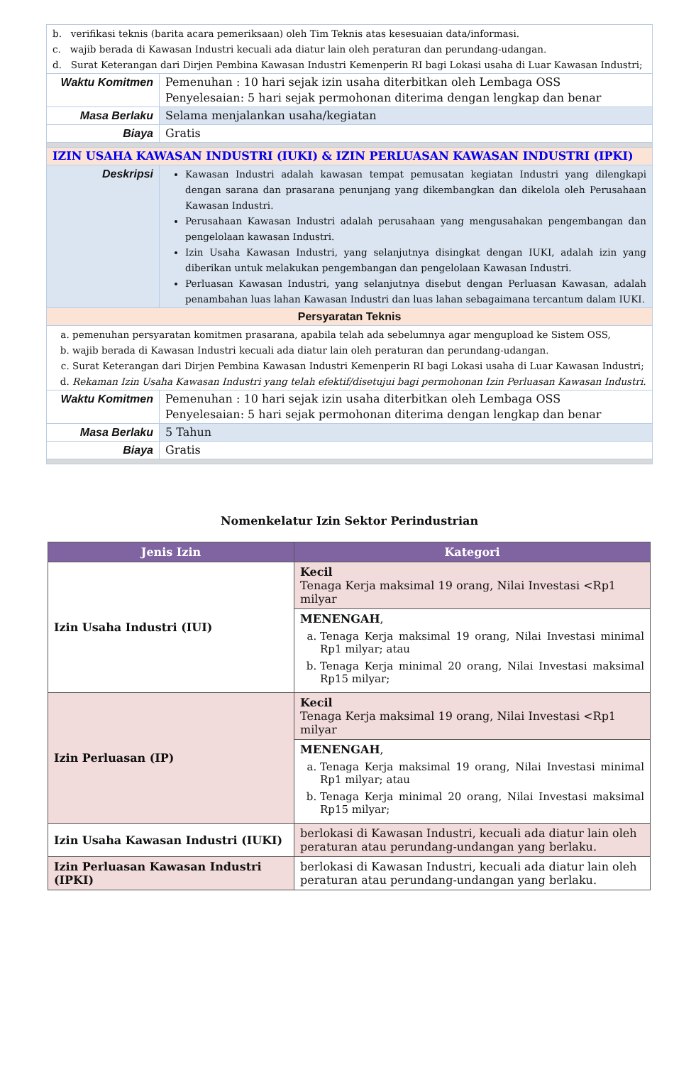| b. verifikasi teknis (barita acara pemeriksaan) oleh Tim Teknis atas kesesuaian data/informasi. c. wajib berada di Kawasan Industri kecuali ada diatur lain oleh peraturan dan perundang-udangan. d. Surat Keterangan dari Dirjen Pembina Kawasan Industri Kemenperin RI bagi Lokasi usaha di Luar Kawasan Industri; | |
| Waktu Komitmen | Pemenuhan : 10 hari sejak izin usaha diterbitkan oleh Lembaga OSS Penyelesaian: 5 hari sejak permohonan diterima dengan lengkap dan benar |
| Masa Berlaku | Selama menjalankan usaha/kegiatan |
| Biaya | Gratis |
| IZIN USAHA KAWASAN INDUSTRI (IUKI) & IZIN PERLUASAN KAWASAN INDUSTRI (IPKI) | |
| Deskripsi | Kawasan Industri adalah kawasan tempat pemusatan kegiatan Industri yang dilengkapi dengan sarana dan prasarana penunjang yang dikembangkan dan dikelola oleh Perusahaan Kawasan Industri. Perusahaan Kawasan Industri adalah perusahaan yang mengusahakan pengembangan dan pengelolaan kawasan Industri. Izin Usaha Kawasan Industri, yang selanjutnya disingkat dengan IUKI, adalah izin yang diberikan untuk melakukan pengembangan dan pengelolaan Kawasan Industri. Perluasan Kawasan Industri, yang selanjutnya disebut dengan Perluasan Kawasan, adalah penambahan luas lahan Kawasan Industri dan luas lahan sebagaimana tercantum dalam IUKI. |
| Persyaratan Teknis | |
| a. pemenuhan persyaratan komitmen prasarana, apabila telah ada sebelumnya agar mengupload ke Sistem OSS, b. wajib berada di Kawasan Industri kecuali ada diatur lain oleh peraturan dan perundang-udangan. c. Surat Keterangan dari Dirjen Pembina Kawasan Industri Kemenperin RI bagi Lokasi usaha di Luar Kawasan Industri; d. Rekaman Izin Usaha Kawasan Industri yang telah efektif/disetujui bagi permohonan Izin Perluasan Kawasan Industri. | |
| Waktu Komitmen | Pemenuhan : 10 hari sejak izin usaha diterbitkan oleh Lembaga OSS Penyelesaian: 5 hari sejak permohonan diterima dengan lengkap dan benar |
| Masa Berlaku | 5 Tahun |
| Biaya | Gratis |
Nomenkelatur Izin Sektor Perindustrian
| Jenis Izin | Kategori |
| --- | --- |
| Izin Usaha Industri (IUI) | Kecil Tenaga Kerja maksimal 19 orang, Nilai Investasi <Rp1 milyar |
| | MENENGAH , a. Tenaga Kerja maksimal 19 orang, Nilai Investasi minimal Rp1 milyar; atau b. Tenaga Kerja minimal 20 orang, Nilai Investasi maksimal Rp15 milyar; |
| Izin Perluasan (IP) | Kecil Tenaga Kerja maksimal 19 orang, Nilai Investasi <Rp1 milyar |
| | MENENGAH , a. Tenaga Kerja maksimal 19 orang, Nilai Investasi minimal Rp1 milyar; atau b. Tenaga Kerja minimal 20 orang, Nilai Investasi maksimal Rp15 milyar; |
| Izin Usaha Kawasan Industri (IUKI) | berlokasi di Kawasan Industri, kecuali ada diatur lain oleh peraturan atau perundang-undangan yang berlaku. |
| Izin Perluasan Kawasan Industri (IPKI) | berlokasi di Kawasan Industri, kecuali ada diatur lain oleh peraturan atau perundang-undangan yang berlaku. |